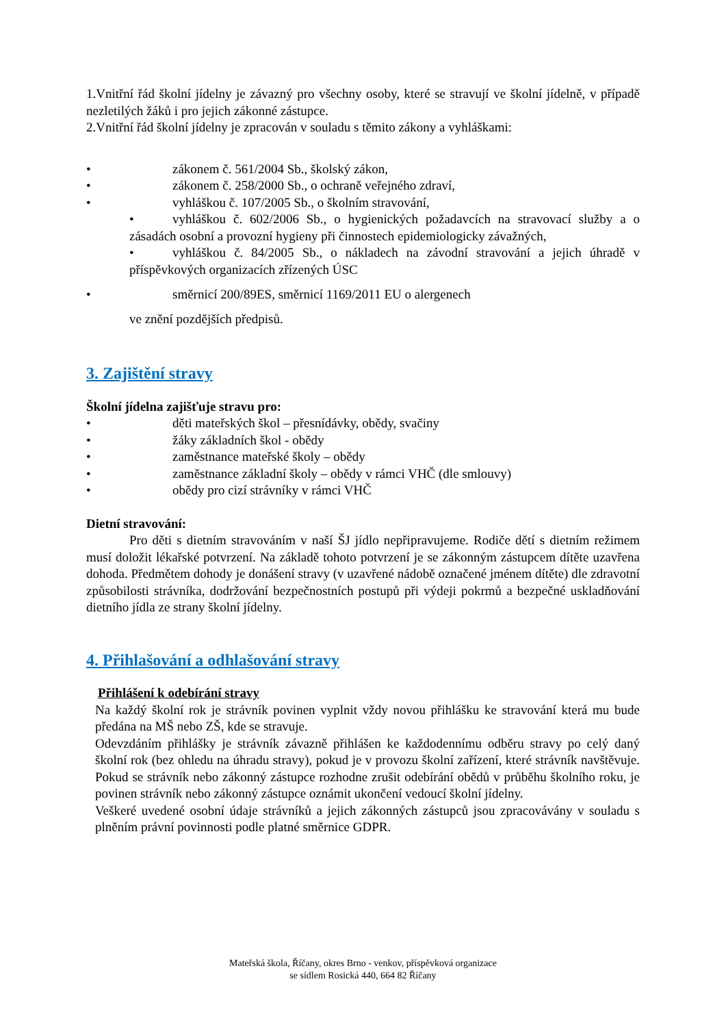1.Vnitřní řád školní jídelny je závazný pro všechny osoby, které se stravují ve školní jídelně, v případě nezletilých žáků i pro jejich zákonné zástupce.
2.Vnitřní řád školní jídelny je zpracován v souladu s těmito zákony a vyhláškami:
• zákonem č. 561/2004 Sb., školský zákon,
• zákonem č. 258/2000 Sb., o ochraně veřejného zdraví,
• vyhláškou č. 107/2005 Sb., o školním stravování,
• vyhláškou č. 602/2006 Sb., o hygienických požadavcích na stravovací služby a o zásadách osobní a provozní hygieny při činnostech epidemiologicky závažných,
• vyhláškou č. 84/2005 Sb., o nákladech na závodní stravování a jejich úhradě v příspěvkových organizacích zřízených ÚSC
• směrnicí 200/89ES, směrnicí 1169/2011 EU o alergenech
ve znění pozdějších předpisů.
3. Zajištění stravy
Školní jídelna zajišťuje stravu pro:
• děti mateřských škol – přesnídávky, obědy, svačiny
• žáky základních škol - obědy
• zaměstnance mateřské školy – obědy
• zaměstnance základní školy – obědy v rámci VHČ (dle smlouvy)
• obědy pro cizí strávníky v rámci VHČ
Dietní stravování:
Pro děti s dietním stravováním v naší ŠJ jídlo nepřipravujeme. Rodiče dětí s dietním režimem musí doložit lékařské potvrzení. Na základě tohoto potvrzení je se zákonným zástupcem dítěte uzavřena dohoda. Předmětem dohody je donášení stravy (v uzavřené nádobě označené jménem dítěte) dle zdravotní způsobilosti strávníka, dodržování bezpečnostních postupů při výdeji pokrmů a bezpečné uskladňování dietního jídla ze strany školní jídelny.
4. Přihlašování a odhlašování stravy
Přihlášení k odebírání stravy
Na každý školní rok je strávník povinen vyplnit vždy novou přihlášku ke stravování která mu bude předána na MŠ nebo ZŠ, kde se stravuje.
Odevzdáním přihlášky je strávník závazně přihlášen ke každodennímu odběru stravy po celý daný školní rok (bez ohledu na úhradu stravy), pokud je v provozu školní zařízení, které strávník navštěvuje. Pokud se strávník nebo zákonný zástupce rozhodne zrušit odebírání obědů v průběhu školního roku, je povinen strávník nebo zákonný zástupce oznámit ukončení vedoucí školní jídelny.
Veškeré uvedené osobní údaje strávníků a jejich zákonných zástupců jsou zpracovávány v souladu s plněním právní povinnosti podle platné směrnice GDPR.
Mateřská škola, Říčany, okres Brno - venkov, příspěvková organizace
se sídlem Rosická 440, 664 82 Říčany